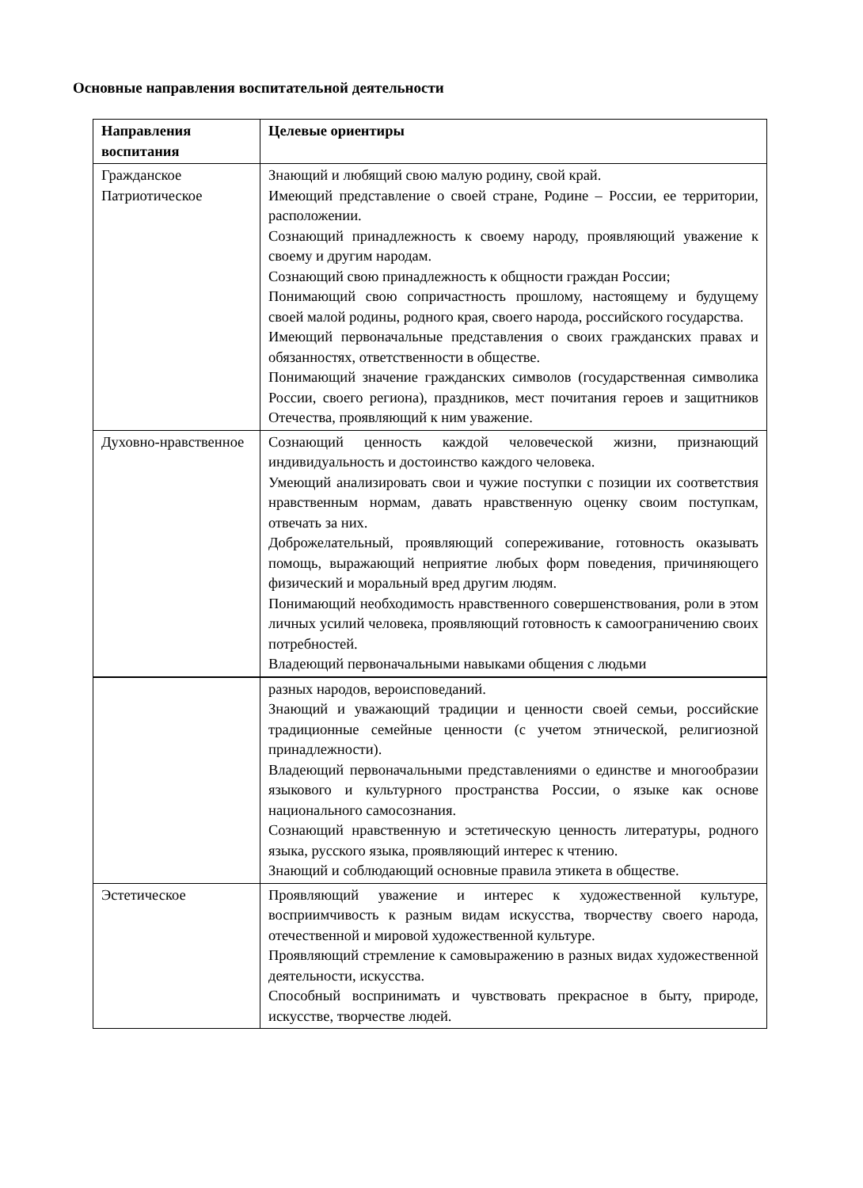Основные направления воспитательной деятельности
| Направления воспитания | Целевые ориентиры |
| --- | --- |
| Гражданское Патриотическое | Знающий и любящий свою малую родину, свой край. Имеющий представление о своей стране, Родине – России, ее территории, расположении. Сознающий принадлежность к своему народу, проявляющий уважение к своему и другим народам. Сознающий свою принадлежность к общности граждан России; Понимающий свою сопричастность прошлому, настоящему и будущему своей малой родины, родного края, своего народа, российского государства. Имеющий первоначальные представления о своих гражданских правах и обязанностях, ответственности в обществе. Понимающий значение гражданских символов (государственная символика России, своего региона), праздников, мест почитания героев и защитников Отечества, проявляющий к ним уважение. |
| Духовно-нравственное | Сознающий ценность каждой человеческой жизни, признающий индивидуальность и достоинство каждого человека. Умеющий анализировать свои и чужие поступки с позиции их соответствия нравственным нормам, давать нравственную оценку своим поступкам, отвечать за них. Доброжелательный, проявляющий сопереживание, готовность оказывать помощь, выражающий неприятие любых форм поведения, причиняющего физический и моральный вред другим людям. Понимающий необходимость нравственного совершенствования, роли в этом личных усилий человека, проявляющий готовность к самоограничению своих потребностей. Владеющий первоначальными навыками общения с людьми |
| | разных народов, вероисповеданий. Знающий и уважающий традиции и ценности своей семьи, российские традиционные семейные ценности (с учетом этнической, религиозной принадлежности). Владеющий первоначальными представлениями о единстве и многообразии языкового и культурного пространства России, о языке как основе национального самосознания. Сознающий нравственную и эстетическую ценность литературы, родного языка, русского языка, проявляющий интерес к чтению. Знающий и соблюдающий основные правила этикета в обществе. |
| Эстетическое | Проявляющий уважение и интерес к художественной культуре, восприимчивость к разным видам искусства, творчеству своего народа, отечественной и мировой художественной культуре. Проявляющий стремление к самовыражению в разных видах художественной деятельности, искусства. Способный воспринимать и чувствовать прекрасное в быту, природе, искусстве, творчестве людей. |